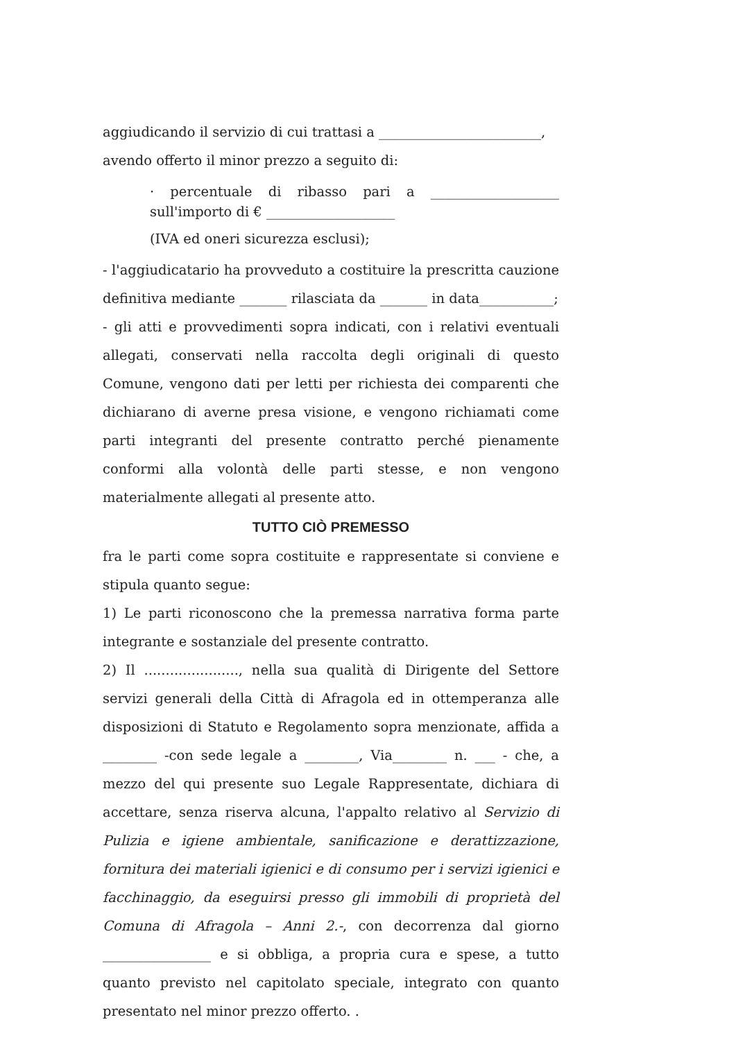aggiudicando il servizio di cui trattasi a ________________________,
avendo offerto il minor prezzo a seguito di:
· percentuale di ribasso pari a ___________________ sull'importo di € ___________________
(IVA ed oneri sicurezza esclusi);
- l'aggiudicatario ha provveduto a costituire la prescritta cauzione definitiva mediante _______ rilasciata da _______ in data___________;
- gli atti e provvedimenti sopra indicati, con i relativi eventuali allegati, conservati nella raccolta degli originali di questo Comune, vengono dati per letti per richiesta dei comparenti che dichiarano di averne presa visione, e vengono richiamati come parti integranti del presente contratto perché pienamente conformi alla volontà delle parti stesse, e non vengono materialmente allegati al presente atto.
TUTTO CIÒ PREMESSO
fra le parti come sopra costituite e rappresentate si conviene e stipula quanto segue:
1) Le parti riconoscono che la premessa narrativa forma parte integrante e sostanziale del presente contratto.
2) Il ......................, nella sua qualità di Dirigente del Settore servizi generali della Città di Afragola ed in ottemperanza alle disposizioni di Statuto e Regolamento sopra menzionate, affida a ________ -con sede legale a ________, Via________ n. ___ - che, a mezzo del qui presente suo Legale Rappresentate, dichiara di accettare, senza riserva alcuna, l'appalto relativo al Servizio di Pulizia e igiene ambientale, sanificazione e derattizzazione, fornitura dei materiali igienici e di consumo per i servizi igienici e facchinaggio, da eseguirsi presso gli immobili di proprietà del Comuna di Afragola – Anni 2.-, con decorrenza dal giorno ________________ e si obbliga, a propria cura e spese, a tutto quanto previsto nel capitolato speciale, integrato con quanto presentato nel minor prezzo offerto. .